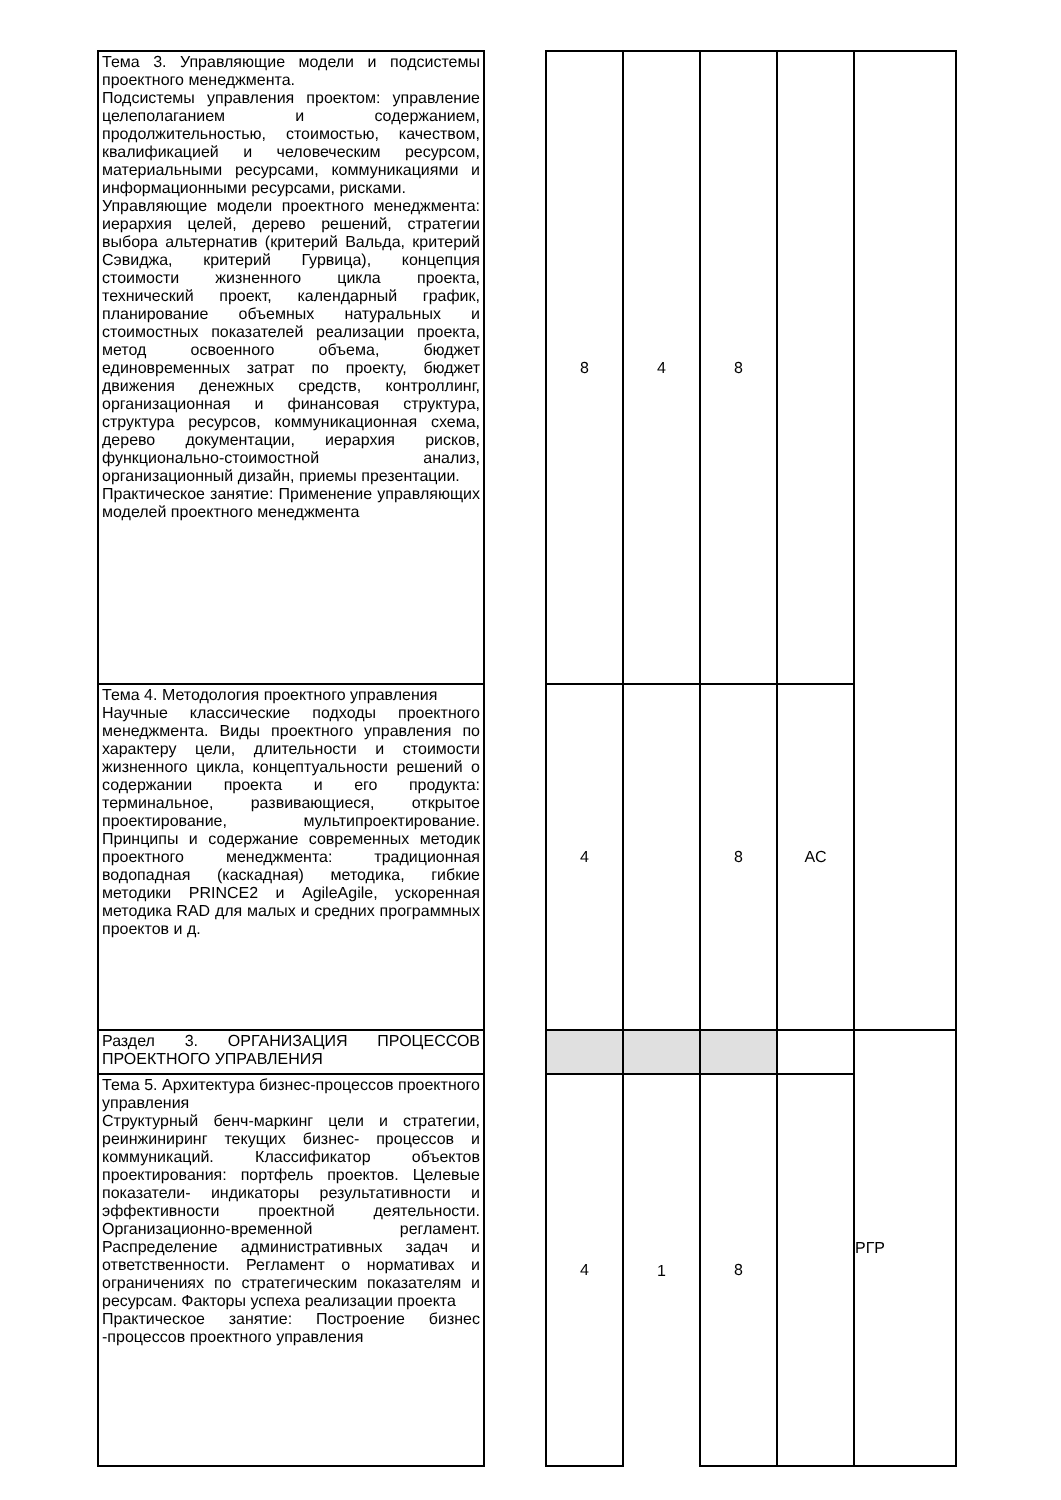| Тема 3. Управляющие модели и подсистемы проектного менеджмента. Подсистемы управления проектом: управление целеполаганием и содержанием, продолжительностью, стоимостью, качеством, квалификацией и человеческим ресурсом, материальными ресурсами, коммуникациями и информационными ресурсами, рисками. Управляющие модели проектного менеджмента: иерархия целей, дерево решений, стратегии выбора альтернатив (критерий Вальда, критерий Сэвиджа, критерий Гурвица), концепция стоимости жизненного цикла проекта, технический проект, календарный график, планирование объемных натуральных и стоимостных показателей реализации проекта, метод освоенного объема, бюджет единовременных затрат по проекту, бюджет движения денежных средств, контроллинг, организационная и финансовая структура, структура ресурсов, коммуникационная схема, дерево документации, иерархия рисков, функционально-стоимостной анализ, организационный дизайн, приемы презентации. Практическое занятие: Применение управляющих моделей проектного менеджмента | | 8 | 4 | 8 | | |
| Тема 4. Методология проектного управления Научные классические подходы проектного менеджмента. Виды проектного управления по характеру цели, длительности и стоимости жизненного цикла, концептуальности решений о содержании проекта и его продукта: терминальное, развивающиеся, открытое проектирование, мультипроектирование. Принципы и содержание современных методик проектного менеджмента: традиционная водопадная (каскадная) методика, гибкие методики PRINCE2 и AgileAgile, ускоренная методика RAD для малых и средних программных проектов и д. | | 4 | | 8 | АС | |
| Раздел 3. ОРГАНИЗАЦИЯ ПРОЦЕССОВ ПРОЕКТНОГО УПРАВЛЕНИЯ | | | | | | РГР |
| Тема 5. Архитектура бизнес-процессов проектного управления Структурный бенч-маркинг цели и стратегии, реинжиниринг текущих бизнес- процессов и коммуникаций. Классификатор объектов проектирования: портфель проектов. Целевые показатели- индикаторы результативности и эффективности проектной деятельности. Организационно-временной регламент. Распределение административных задач и ответственности. Регламент о нормативах и ограничениях по стратегическим показателям и ресурсам. Факторы успеха реализации проекта Практическое занятие: Построение бизнес -процессов проектного управления | | 4 | 1 | 8 | | |